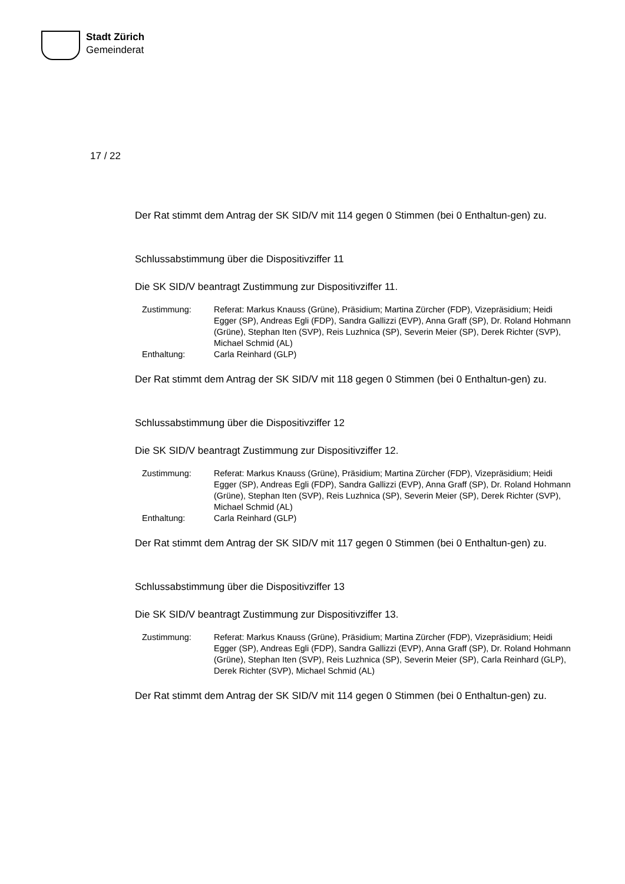Stadt Zürich
Gemeinderat
17 / 22
Der Rat stimmt dem Antrag der SK SID/V mit 114 gegen 0 Stimmen (bei 0 Enthaltun-gen) zu.
Schlussabstimmung über die Dispositivziffer 11
Die SK SID/V beantragt Zustimmung zur Dispositivziffer 11.
| Zustimmung: | Referat: Markus Knauss (Grüne), Präsidium; Martina Zürcher (FDP), Vizepräsidium; Heidi Egger (SP), Andreas Egli (FDP), Sandra Gallizzi (EVP), Anna Graff (SP), Dr. Roland Hohmann (Grüne), Stephan Iten (SVP), Reis Luzhnica (SP), Severin Meier (SP), Derek Richter (SVP), Michael Schmid (AL) |
| Enthaltung: | Carla Reinhard (GLP) |
Der Rat stimmt dem Antrag der SK SID/V mit 118 gegen 0 Stimmen (bei 0 Enthaltun-gen) zu.
Schlussabstimmung über die Dispositivziffer 12
Die SK SID/V beantragt Zustimmung zur Dispositivziffer 12.
| Zustimmung: | Referat: Markus Knauss (Grüne), Präsidium; Martina Zürcher (FDP), Vizepräsidium; Heidi Egger (SP), Andreas Egli (FDP), Sandra Gallizzi (EVP), Anna Graff (SP), Dr. Roland Hohmann (Grüne), Stephan Iten (SVP), Reis Luzhnica (SP), Severin Meier (SP), Derek Richter (SVP), Michael Schmid (AL) |
| Enthaltung: | Carla Reinhard (GLP) |
Der Rat stimmt dem Antrag der SK SID/V mit 117 gegen 0 Stimmen (bei 0 Enthaltun-gen) zu.
Schlussabstimmung über die Dispositivziffer 13
Die SK SID/V beantragt Zustimmung zur Dispositivziffer 13.
| Zustimmung: | Referat: Markus Knauss (Grüne), Präsidium; Martina Zürcher (FDP), Vizepräsidium; Heidi Egger (SP), Andreas Egli (FDP), Sandra Gallizzi (EVP), Anna Graff (SP), Dr. Roland Hohmann (Grüne), Stephan Iten (SVP), Reis Luzhnica (SP), Severin Meier (SP), Carla Reinhard (GLP), Derek Richter (SVP), Michael Schmid (AL) |
Der Rat stimmt dem Antrag der SK SID/V mit 114 gegen 0 Stimmen (bei 0 Enthaltun-gen) zu.